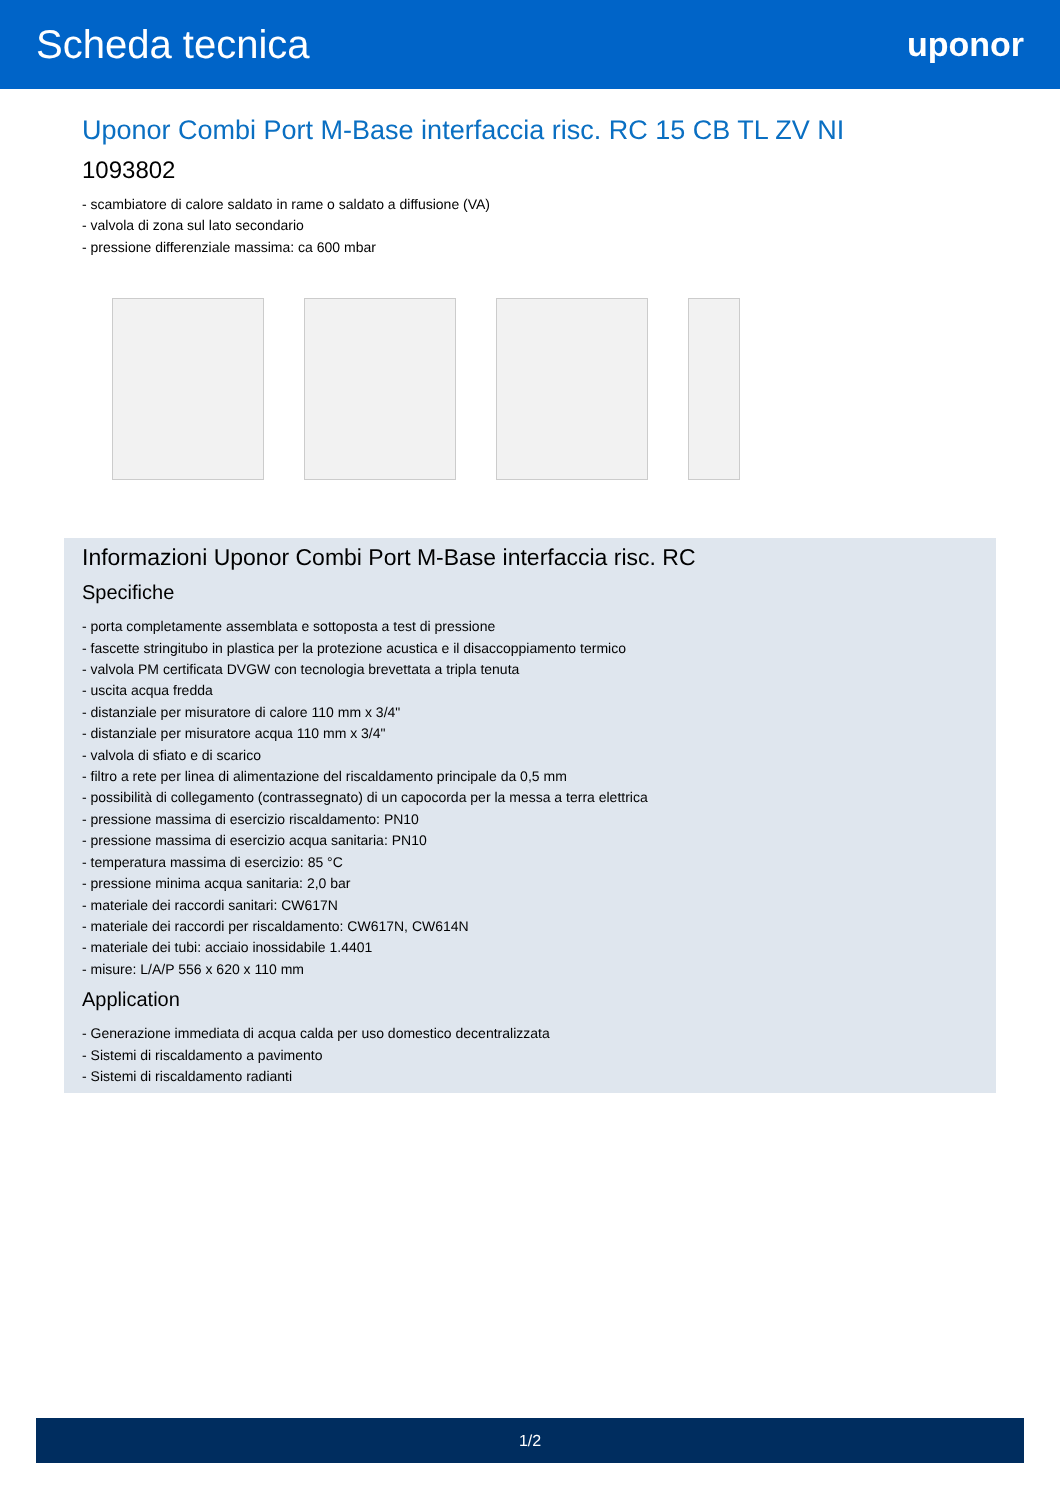Scheda tecnica
uponor
Uponor Combi Port M-Base interfaccia risc. RC 15 CB TL ZV NI
1093802
- scambiatore di calore saldato in rame o saldato a diffusione (VA)
- valvola di zona sul lato secondario
- pressione differenziale massima: ca 600 mbar
Informazioni Uponor Combi Port M-Base interfaccia risc. RC
Specifiche
- porta completamente assemblata e sottoposta a test di pressione
- fascette stringitubo in plastica per la protezione acustica e il disaccoppiamento termico
- valvola PM certificata DVGW con tecnologia brevettata a tripla tenuta
- uscita acqua fredda
- distanziale per misuratore di calore 110 mm x 3/4"
- distanziale per misuratore acqua 110 mm x 3/4"
- valvola di sfiato e di scarico
- filtro a rete per linea di alimentazione del riscaldamento principale da 0,5 mm
- possibilità di collegamento (contrassegnato) di un capocorda per la messa a terra elettrica
- pressione massima di esercizio riscaldamento: PN10
- pressione massima di esercizio acqua sanitaria: PN10
- temperatura massima di esercizio: 85 °C
- pressione minima acqua sanitaria: 2,0 bar
- materiale dei raccordi sanitari: CW617N
- materiale dei raccordi per riscaldamento: CW617N, CW614N
- materiale dei tubi: acciaio inossidabile 1.4401
- misure: L/A/P 556 x 620 x 110 mm
Application
- Generazione immediata di acqua calda per uso domestico decentralizzata
- Sistemi di riscaldamento a pavimento
- Sistemi di riscaldamento radianti
1/2